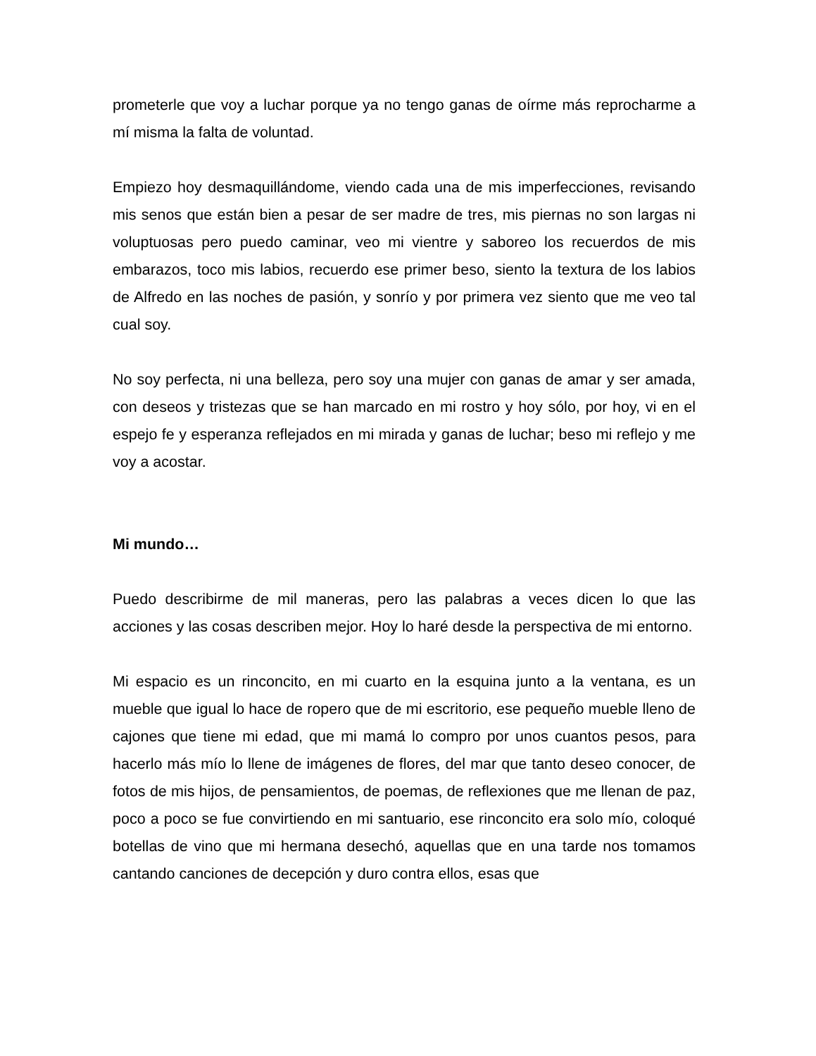prometerle que voy a luchar porque ya no tengo ganas de oírme más reprocharme a mí misma la falta de voluntad.
Empiezo hoy desmaquillándome, viendo cada una de mis imperfecciones, revisando mis senos que están bien a pesar de ser madre de tres, mis piernas no son largas ni voluptuosas pero puedo caminar, veo mi vientre y saboreo los recuerdos de mis embarazos, toco mis labios, recuerdo ese primer beso, siento la textura de los labios de Alfredo en las noches de pasión, y sonrío y por primera vez siento que me veo tal cual soy.
No soy perfecta, ni una belleza, pero soy una mujer con ganas de amar y ser amada, con deseos y tristezas que se han marcado en mi rostro y hoy sólo, por hoy, vi en el espejo fe y esperanza reflejados en mi mirada y ganas de luchar; beso mi reflejo y me voy a acostar.
Mi mundo…
Puedo describirme de mil maneras, pero las palabras a veces dicen lo que las acciones y las cosas describen mejor. Hoy lo haré desde la perspectiva de mi entorno.
Mi espacio es un rinconcito, en mi cuarto en la esquina junto a la ventana, es un mueble que igual lo hace de ropero que de mi escritorio, ese pequeño mueble lleno de cajones que tiene mi edad, que mi mamá lo compro por unos cuantos pesos, para hacerlo más mío lo llene de imágenes de flores, del mar que tanto deseo conocer, de fotos de mis hijos, de pensamientos, de poemas, de reflexiones que me llenan de paz, poco a poco se fue convirtiendo en mi santuario, ese rinconcito era solo mío, coloqué botellas de vino que mi hermana desechó, aquellas que en una tarde nos tomamos cantando canciones de decepción y duro contra ellos, esas que